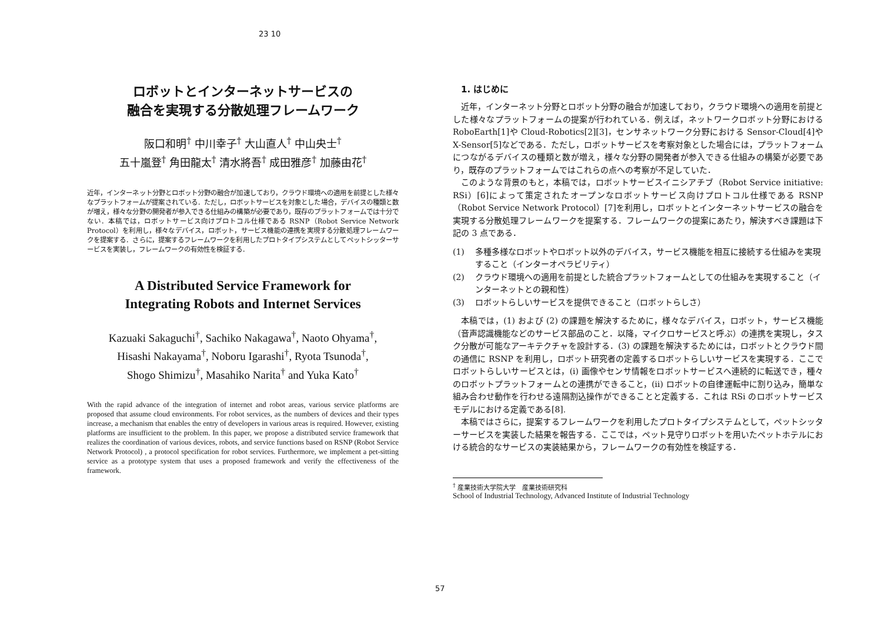23 10
ロボットとインターネットサービスの
融合を実現する分散処理フレームワーク
阪口和明<sup>†</sup> 中川幸子<sup>†</sup> 大山直人<sup>†</sup> 中山央士<sup>†</sup>
五十嵐登<sup>†</sup> 角田龍太<sup>†</sup> 清水將吾<sup>†</sup> 成田雅彦<sup>†</sup> 加藤由花<sup>†</sup>
近年，インターネット分野とロボット分野の融合が加速しており，クラウド環境への適用を前提とした様々なプラットフォームが提案されている．ただし，ロボットサービスを対象とした場合，デバイスの種類と数が増え，様々な分野の開発者が参入できる仕組みの構築が必要であり，既存のプラットフォームでは十分でない．本稿では，ロボットサービス向けプロトコル仕様である RSNP（Robot Service Network Protocol）を利用し，様々なデバイス，ロボット，サービス機能の連携を実現する分散処理フレームワークを提案する．さらに，提案するフレームワークを利用したプロトタイプシステムとしてペットシッターサービスを実装し，フレームワークの有効性を検証する．
A Distributed Service Framework for
Integrating Robots and Internet Services
Kazuaki Sakaguchi<sup>†</sup>, Sachiko Nakagawa<sup>†</sup>, Naoto Ohyama<sup>†</sup>,
Hisashi Nakayama<sup>†</sup>, Noboru Igarashi<sup>†</sup>, Ryota Tsunoda<sup>†</sup>,
Shogo Shimizu<sup>†</sup>, Masahiko Narita<sup>†</sup> and Yuka Kato<sup>†</sup>
With the rapid advance of the integration of internet and robot areas, various service platforms are proposed that assume cloud environments. For robot services, as the numbers of devices and their types increase, a mechanism that enables the entry of developers in various areas is required. However, existing platforms are insufficient to the problem. In this paper, we propose a distributed service framework that realizes the coordination of various devices, robots, and service functions based on RSNP (Robot Service Network Protocol) , a protocol specification for robot services. Furthermore, we implement a pet-sitting service as a prototype system that uses a proposed framework and verify the effectiveness of the framework.
1. はじめに
近年，インターネット分野とロボット分野の融合が加速しており，クラウド環境への適用を前提とした様々なプラットフォームの提案が行われている．例えば，ネットワークロボット分野における RoboEarth[1]や Cloud-Robotics[2][3]，センサネットワーク分野における Sensor-Cloud[4]や X-Sensor[5]などである．ただし，ロボットサービスを考察対象とした場合には，プラットフォームにつながるデバイスの種類と数が増え，様々な分野の開発者が参入できる仕組みの構築が必要であり，既存のプラットフォームではこれらの点への考察が不足していた．
このような背景のもと，本稿では，ロボットサービスイニシアチブ（Robot Service initiative: RSi）[6]によって策定されたオープンなロボットサービス向けプロトコル仕様である RSNP（Robot Service Network Protocol）[7]を利用し，ロボットとインターネットサービスの融合を実現する分散処理フレームワークを提案する．フレームワークの提案にあたり，解決すべき課題は下記の 3 点である．
(1) 多種多様なロボットやロボット以外のデバイス，サービス機能を相互に接続する仕組みを実現すること（インターオペラビリティ）
(2) クラウド環境への適用を前提とした統合プラットフォームとしての仕組みを実現すること（インターネットとの親和性）
(3) ロボットらしいサービスを提供できること（ロボットらしさ）
本稿では，(1) および (2) の課題を解決するために，様々なデバイス，ロボット，サービス機能（音声認識機能などのサービス部品のこと．以降，マイクロサービスと呼ぶ）の連携を実現し，タスク分散が可能なアーキテクチャを設計する．(3) の課題を解決するためには，ロボットとクラウド間の通信に RSNP を利用し，ロボット研究者の定義するロボットらしいサービスを実現する．ここでロボットらしいサービスとは，(i) 画像やセンサ情報をロボットサービスへ連続的に転送でき，種々のロボットプラットフォームとの連携ができること，(ii) ロボットの自律運転中に割り込み，簡単な組み合わせ動作を行わせる遠隔割込操作ができることと定義する．これは RSi のロボットサービスモデルにおける定義である[8].
本稿ではさらに，提案するフレームワークを利用したプロトタイプシステムとして，ペットシッターサービスを実装した結果を報告する．ここでは，ペット見守りロボットを用いたペットホテルにおける統合的なサービスの実装結果から，フレームワークの有効性を検証する．
<sup>†</sup> 産業技術大学院大学　産業技術研究科
School of Industrial Technology, Advanced Institute of Industrial Technology
57